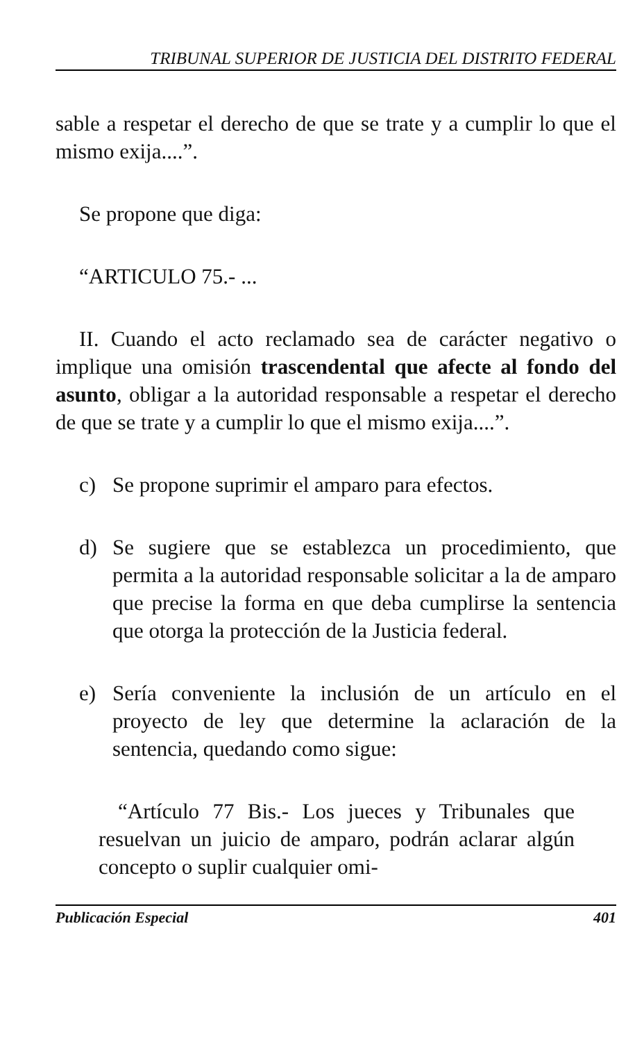TRIBUNAL SUPERIOR DE JUSTICIA DEL DISTRITO FEDERAL
sable a respetar el derecho de que se trate y a cumplir lo que el mismo exija....”.
Se propone que diga:
“ARTICULO 75.- ...
II. Cuando el acto reclamado sea de carácter negativo o implique una omisión trascendental que afecte al fondo del asunto, obligar a la autoridad responsable a respetar el derecho de que se trate y a cumplir lo que el mismo exija....”.
c) Se propone suprimir el amparo para efectos.
d) Se sugiere que se establezca un procedimiento, que permita a la autoridad responsable solicitar a la de amparo que precise la forma en que deba cumplirse la sentencia que otorga la protección de la Justicia federal.
e) Sería conveniente la inclusión de un artículo en el proyecto de ley que determine la aclaración de la sentencia, quedando como sigue:
“Artículo 77 Bis.- Los jueces y Tribunales que resuelvan un juicio de amparo, podrán aclarar algún concepto o suplir cualquier omi-
Publicación Especial 401